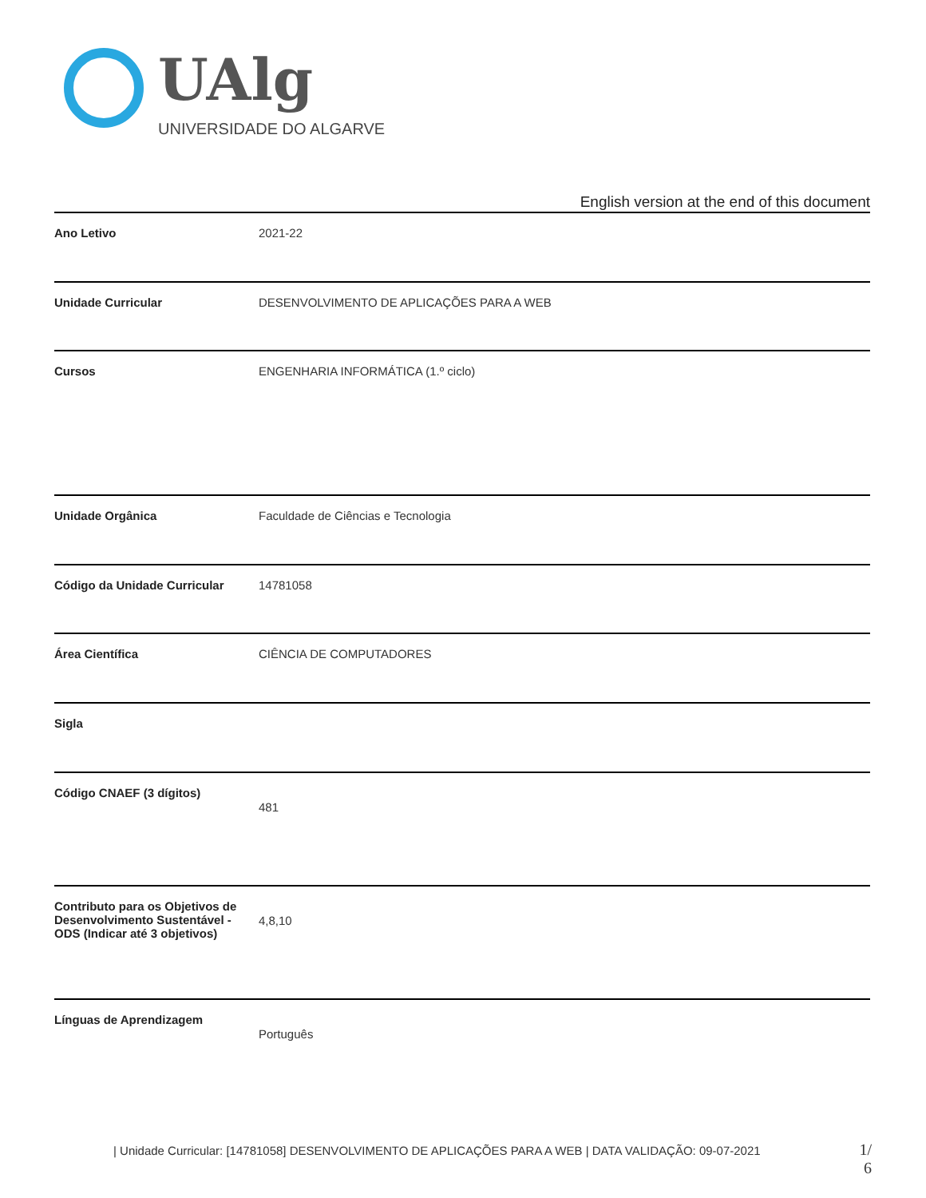UAlg
UNIVERSIDADE DO ALGARVE
English version at the end of this document
| Ano Letivo | 2021-22 |
| Unidade Curricular | DESENVOLVIMENTO DE APLICAÇÕES PARA A WEB |
| Cursos | ENGENHARIA INFORMÁTICA (1.º ciclo) |
| Unidade Orgânica | Faculdade de Ciências e Tecnologia |
| Código da Unidade Curricular | 14781058 |
| Área Científica | CIÊNCIA DE COMPUTADORES |
| Sigla | |
| Código CNAEF (3 dígitos) | 481 |
| Contributo para os Objetivos de Desenvolvimento Sustentável - ODS (Indicar até 3 objetivos) | 4,8,10 |
| Línguas de Aprendizagem | Português |
| Unidade Curricular: [14781058] DESENVOLVIMENTO DE APLICAÇÕES PARA A WEB | DATA VALIDAÇÃO: 09-07-2021
1/ 6